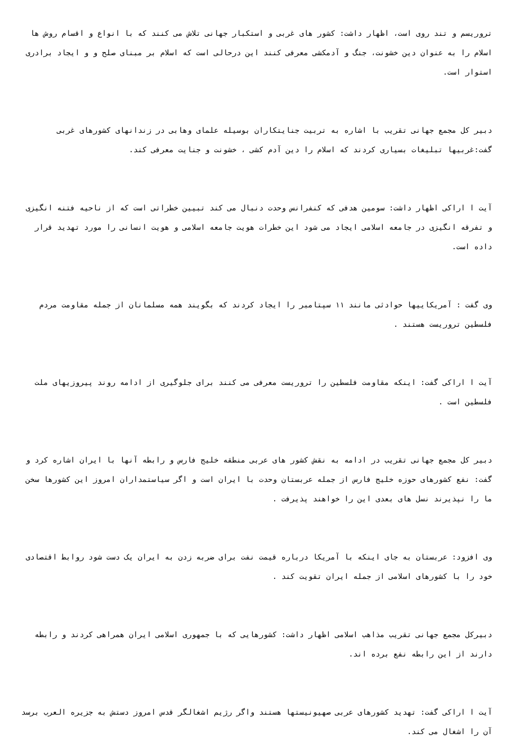تروریسم و تند روی است، اظهار داشت: کشور های غربی و استکبار جهانی تلاش می کنند که با انواع و اقسام روش ها اسلام را به عنوان دین خشونت، جنگ و آدمکشی معرفی کنند این درحالی است که اسلام بر مبنای صلح و و ایجاد برادری استوار است.
دبیر کل مجمع جهانی تقریب با اشاره به تربیت جنایتکاران بوسیله علمای وهابی در زندانهای کشورهای غربی گفت:غربیها تبلیغات بسیاری کردند که اسلام را دین آدم کشی ، خشونت و جنایت معرفی کند.
آیت ا اراکی اظهار داشت: سومین هدفی که کنفرانس وحدت دنبال می کند تبیین خطراتی است که از ناحیه فتنه انگیزی و تفرقه انگیزی در جامعه اسلامی ایجاد می شود این خطرات هویت جامعه اسلامی و هویت انسانی را مورد تهدید قرار داده است.
وی گفت : آمریکاییها حوادثی مانند ١١ سپتامبر را ایجاد کردند که بگویند همه مسلمانان از جمله مقاومت مردم فلسطین تروریست هستند .
آیت ا اراکی گفت: اینکه مقاومت فلسطین را تروریست معرفی می کنند برای جلوگیری از ادامه روند پیروزیهای ملت فلسطین است .
دبیر کل مجمع جهانی تقریب در ادامه به نقش کشور های عربی منطقه خلیج فارس و رابطه آنها با ایران اشاره کرد و گفت: نفع کشورهای حوزه خلیج فارس از جمله عربستان وحدت با ایران است و اگر سیاستمداران امروز این کشورها سخن ما را نپذیرند نسل های بعدی این را خواهند پذیرفت .
وی افزود: عربستان به جای اینکه با آمریکا درباره قیمت نفت برای ضربه زدن به ایران یک دست شود روابط اقتصادی خود را با کشورهای اسلامی از جمله ایران تقویت کند .
دبیرکل مجمع جهانی تقریب مذاهب اسلامی اظهار داشت: کشورهایی که با جمهوری اسلامی ایران همراهی کردند و رابطه دارند از این رابطه نفع برده اند.
آیت ا اراکی گفت: تهدید کشورهای عربی صهیونیستها هستند واگر رژیم اشغالگر قدس امروز دستش به جزیره العرب برسد آن را اشغال می کند.